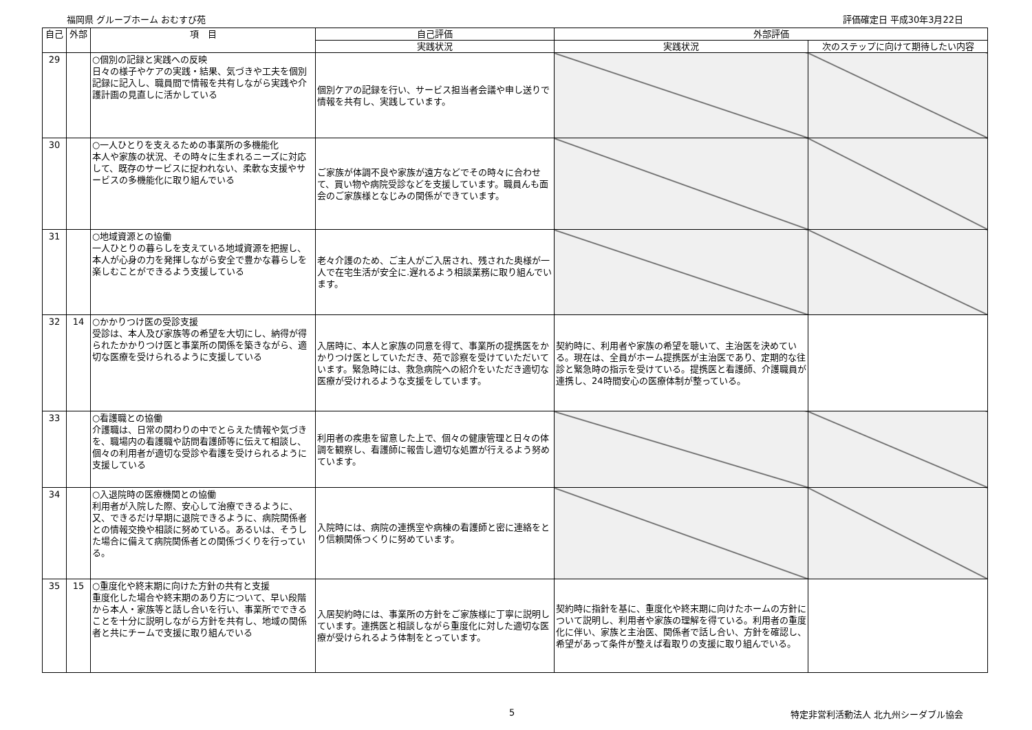福岡県 グループホーム おむすび苑 評価確定日 平成30年3月22日
| 自己 | 外部 | 項 目 | 自己評価 | 外部評価 | |
| --- | --- | --- | --- | --- | --- |
| | | | 実践状況 | 実践状況 | 次のステップに向けて期待したい内容 |
| 29 | | ○個別の記録と実践への反映 日々の様子やケアの実践・結果、気づきや工夫を個別記録に記入し、職員間で情報を共有しながら実践や介護計画の見直しに活かしている | 個別ケアの記録を行い、サービス担当者会議や申し送りで情報を共有し、実践しています。 | | |
| 30 | | ○一人ひとりを支えるための事業所の多機能化 本人や家族の状況、その時々に生まれるニーズに対応して、既存のサービスに捉われない、柔軟な支援やサービスの多機能化に取り組んでいる | ご家族が体調不良や家族が遠方などでその時々に合わせて、買い物や病院受診などを支援しています。職員んも面会のご家族様となじみの関係ができています。 | | |
| 31 | | ○地域資源との協働 一人ひとりの暮らしを支えている地域資源を把握し、本人が心身の力を発揮しながら安全で豊かな暮らしを楽しむことができるよう支援している | 老々介護のため、ご主人がご入居され、残された奥様が一人で在宅生活が安全に.遅れるよう相談業務に取り組んでいます。 | | |
| 32 | 14 | ○かかりつけ医の受診支援 受診は、本人及び家族等の希望を大切にし、納得が得られたかかりつけ医と事業所の関係を築きながら、適切な医療を受けられるように支援している | 入居時に、本人と家族の同意を得て、事業所の提携医をかかりつけ医としていただき、苑で診察を受けていただいています。緊急時には、救急病院への紹介をいただき適切な医療が受けれるような支援をしています。 | 契約時に、利用者や家族の希望を聴いて、主治医を決めている。現在は、全員がホーム提携医が主治医であり、定期的な往診と緊急時の指示を受けている。提携医と看護師、介護職員が連携し、24時間安心の医療体制が整っている。 | |
| 33 | | ○看護職との協働 介護職は、日常の関わりの中でとらえた情報や気づきを、職場内の看護職や訪問看護師等に伝えて相談し、個々の利用者が適切な受診や看護を受けられるように支援している | 利用者の疾患を留意した上で、個々の健康管理と日々の体調を観察し、看護師に報告し適切な処置が行えるよう努めています。 | | |
| 34 | | ○入退院時の医療機関との協働 利用者が入院した際、安心して治療できるように、又、できるだけ早期に退院できるように、病院関係者との情報交換や相談に努めている。あるいは、そうした場合に備えて病院関係者との関係づくりを行っている。 | 入院時には、病院の連携室や病棟の看護師と密に連絡をとり信頼関係つくりに努めています。 | | |
| 35 | 15 | ○重度化や終末期に向けた方針の共有と支援 重度化した場合や終末期のあり方について、早い段階から本人・家族等と話し合いを行い、事業所でできることを十分に説明しながら方針を共有し、地域の関係者と共にチームで支援に取り組んでいる | 入居契約時には、事業所の方針をご家族様に丁寧に説明しています。連携医と相談しながら重度化に対した適切な医療が受けられるよう体制をとっています。 | 契約時に指針を基に、重度化や終末期に向けたホームの方針について説明し、利用者や家族の理解を得ている。利用者の重度化に伴い、家族と主治医、関係者で話し合い、方針を確認し、希望があって条件が整えば看取りの支援に取り組んでいる。 | |
5 特定非営利活動法人 北九州シーダブル協会